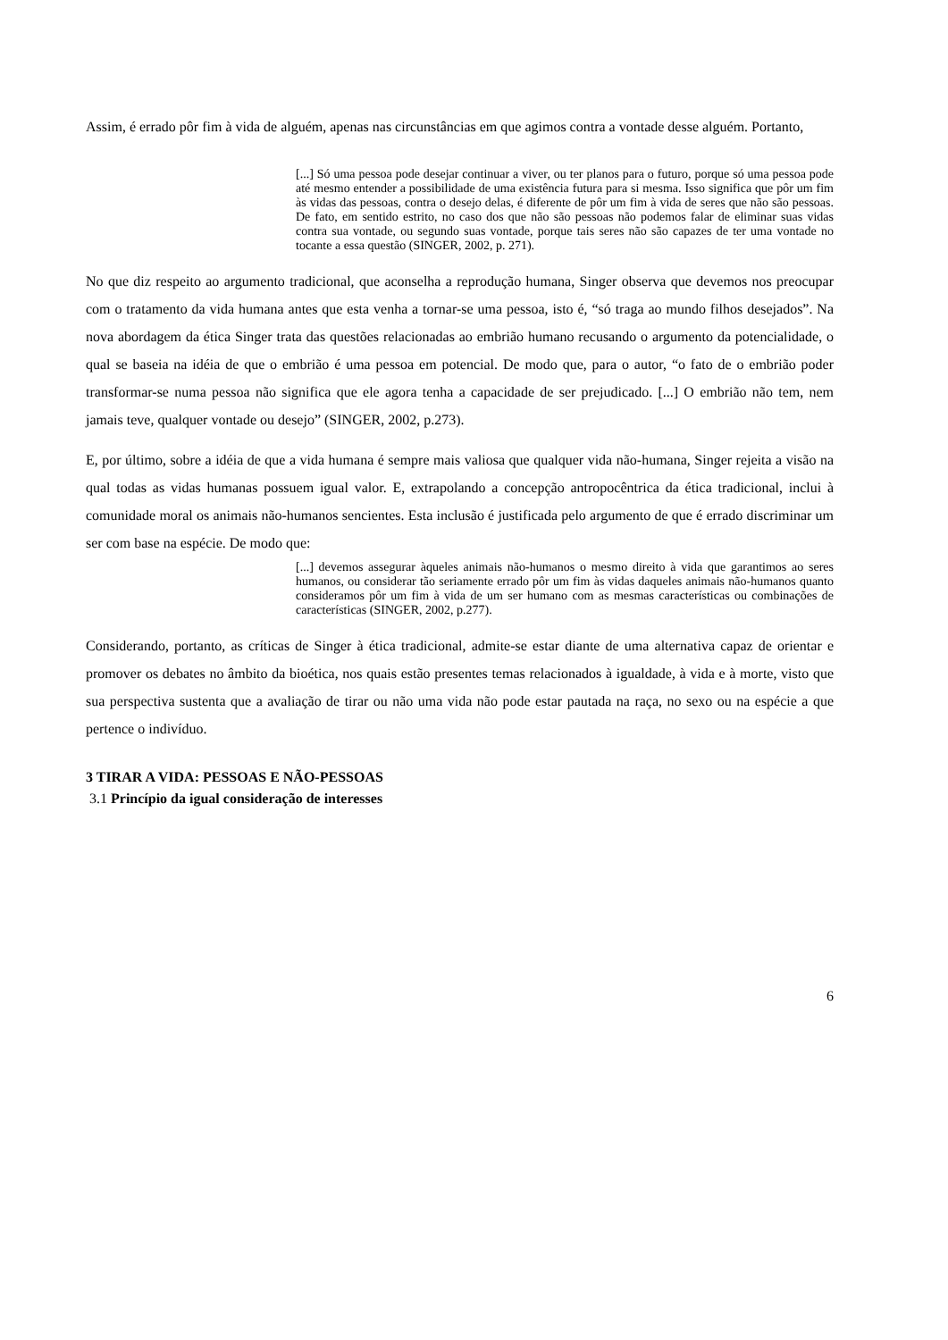Assim, é errado pôr fim à vida de alguém, apenas nas circunstâncias em que agimos contra a vontade desse alguém. Portanto,
[...] Só uma pessoa pode desejar continuar a viver, ou ter planos para o futuro, porque só uma pessoa pode até mesmo entender a possibilidade de uma existência futura para si mesma. Isso significa que pôr um fim às vidas das pessoas, contra o desejo delas, é diferente de pôr um fim à vida de seres que não são pessoas. De fato, em sentido estrito, no caso dos que não são pessoas não podemos falar de eliminar suas vidas contra sua vontade, ou segundo suas vontade, porque tais seres não são capazes de ter uma vontade no tocante a essa questão (SINGER, 2002, p. 271).
No que diz respeito ao argumento tradicional, que aconselha a reprodução humana, Singer observa que devemos nos preocupar com o tratamento da vida humana antes que esta venha a tornar-se uma pessoa, isto é, “só traga ao mundo filhos desejados”. Na nova abordagem da ética Singer trata das questões relacionadas ao embrião humano recusando o argumento da potencialidade, o qual se baseia na idéia de que o embrião é uma pessoa em potencial. De modo que, para o autor, “o fato de o embrião poder transformar-se numa pessoa não significa que ele agora tenha a capacidade de ser prejudicado. [...] O embrião não tem, nem jamais teve, qualquer vontade ou desejo” (SINGER, 2002, p.273).
E, por último, sobre a idéia de que a vida humana é sempre mais valiosa que qualquer vida não-humana, Singer rejeita a visão na qual todas as vidas humanas possuem igual valor. E, extrapolando a concepção antropocêntrica da ética tradicional, inclui à comunidade moral os animais não-humanos sencientes. Esta inclusão é justificada pelo argumento de que é errado discriminar um ser com base na espécie. De modo que:
[...] devemos assegurar àqueles animais não-humanos o mesmo direito à vida que garantimos ao seres humanos, ou considerar tão seriamente errado pôr um fim às vidas daqueles animais não-humanos quanto consideramos pôr um fim à vida de um ser humano com as mesmas características ou combinações de características (SINGER, 2002, p.277).
Considerando, portanto, as críticas de Singer à ética tradicional, admite-se estar diante de uma alternativa capaz de orientar e promover os debates no âmbito da bioética, nos quais estão presentes temas relacionados à igualdade, à vida e à morte, visto que sua perspectiva sustenta que a avaliação de tirar ou não uma vida não pode estar pautada na raça, no sexo ou na espécie a que pertence o indivíduo.
3 TIRAR A VIDA: PESSOAS E NÃO-PESSOAS
3.1 Princípio da igual consideração de interesses
6